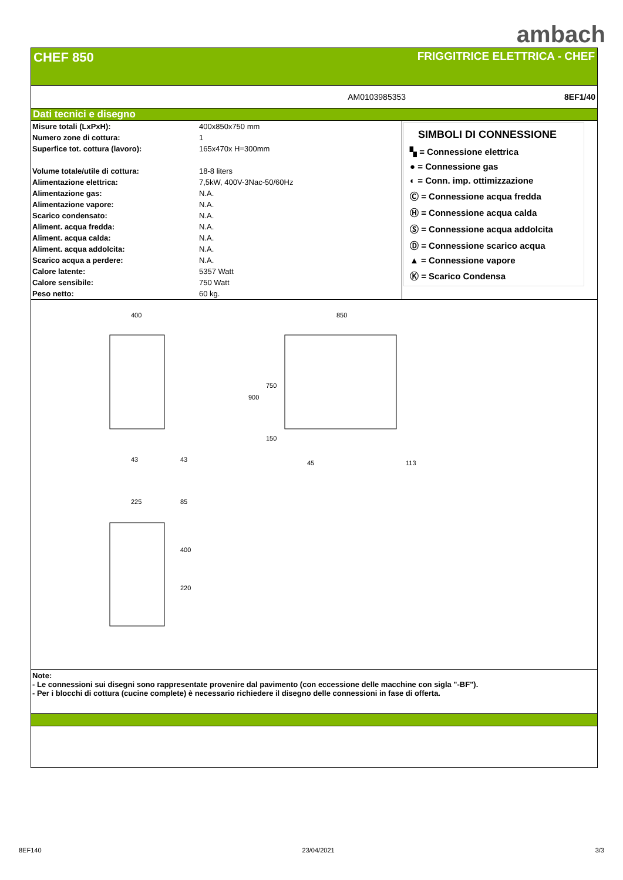ambach
CHEF 850
FRIGGITRICE ELETTRICA - CHEF
AM0103985353 8EF1/40
Dati tecnici e disegno
| Misure totali (LxPxH): | 400x850x750 mm |
| Numero zone di cottura: | 1 |
| Superfice tot. cottura (lavoro): | 165x470x H=300mm |
| Volume totale/utile di cottura: | 18-8 liters |
| Alimentazione elettrica: | 7,5kW, 400V-3Nac-50/60Hz |
| Alimentazione gas: | N.A. |
| Alimentazione vapore: | N.A. |
| Scarico condensato: | N.A. |
| Aliment. acqua fredda: | N.A. |
| Aliment. acqua calda: | N.A. |
| Aliment. acqua addolcita: | N.A. |
| Scarico acqua a perdere: | N.A. |
| Calore latente: | 5357 Watt |
| Calore sensibile: | 750 Watt |
| Peso netto: | 60 kg. |
SIMBOLI DI CONNESSIONE
▚ = Connessione elettrica
● = Connessione gas
◐ = Conn. imp. ottimizzazione
Ⓒ = Connessione acqua fredda
Ⓗ = Connessione acqua calda
Ⓢ = Connessione acqua addolcita
Ⓓ = Connessione scarico acqua
▲ = Connessione vapore
Ⓚ = Scarico Condensa
400
43
43
850
45
113
900
750
150
225
85
400
220
Note:
- Le connessioni sui disegni sono rappresentate provenire dal pavimento (con eccessione delle macchine con sigla "-BF").
- Per i blocchi di cottura (cucine complete) è necessario richiedere il disegno delle connessioni in fase di offerta.
8EF140 23/04/2021 3/3